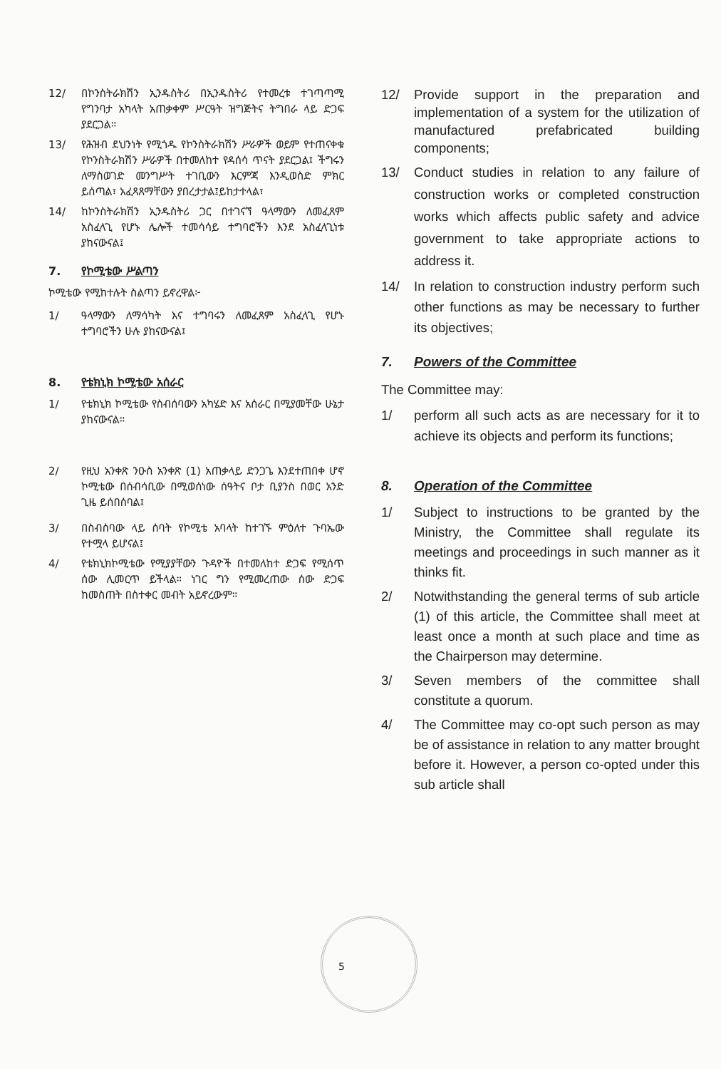12/ በኮንስትራክሽን ኢንዱስትሪ በኢንዱስትሪ የተመረቱ ተገጣጣሚ የግንባታ አካላት አጠቃቀም ሥርዓት ዝግጅትና ትግበራ ላይ ድጋፍ ያደርጋል።
13/ የሕዝብ ደህንነት የሚጎዱ የኮንስትራክሽን ሥራዎች ወይም የተጠናቀቁ የኮንስትራክሽን ሥራዎች በተመለከተ የዳሰሳ ጥናት ያደርጋል፤ ችግሩን ለማስወገድ መንግሥት ተገቢውን እርምጃ እንዲወስድ ምክር ይሰጣል፣ አፈጻጸማቸውን ያበረታታል፤ይከታተላል፣
14/ ከኮንስትራክሽን ኢንዱስትሪ ጋር በተገናኘ ዓላማውን ለመፈጸም አስፈላጊ የሆኑ ሌሎች ተመሳሳይ ተግባሮችን እንደ አስፈላጊነቱ ያከናውናል፤
7. የኮሚቴው ሥልጣን
ኮሚቴው የሚከተሉት ስልጣን ይኖረዋል፦
1/ ዓላማውን ለማሳካት እና ተግባሩን ለመፈጸም አስፈላጊ የሆኑ ተግባሮችን ሁሉ ያከናውናል፤
8. የቴክኒክ ኮሚቴው አሰራር
1/ የቴክኒክ ኮሚቴው የስብሰባውን አካሄድ እና አሰራር በሚያመቸው ሁኔታ ያከናውናል።
2/ የዚህ አንቀጽ ንዑስ አንቀጽ (1) አጠቃላይ ድንጋጌ እንደተጠበቀ ሆኖ ኮሚቴው በሰብሳቢው በሚወሰነው ሰዓትና ቦታ ቢያንስ በወር አንድ ጊዜ ይሰበሰባል፤
3/ በስብሰባው ላይ ሰባት የኮሚቴ አባላት ከተገኙ ምዕለተ ጉባኤው የተሟላ ይሆናል፤
4/ የቴክኒክኮሚቴው የሚያያቸውን ጉዳዮች በተመለከተ ድጋፍ የሚሰጥ ሰው ሊመርጥ ይችላል። ነገር ግን የሚመረጠው ሰው ድጋፍ ከመስጠት በስተቀር መብት አይኖረውም።
12/ Provide support in the preparation and implementation of a system for the utilization of manufactured prefabricated building components;
13/ Conduct studies in relation to any failure of construction works or completed construction works which affects public safety and advice government to take appropriate actions to address it.
14/ In relation to construction industry perform such other functions as may be necessary to further its objectives;
7. Powers of the Committee
The Committee may:
1/ perform all such acts as are necessary for it to achieve its objects and perform its functions;
8. Operation of the Committee
1/ Subject to instructions to be granted by the Ministry, the Committee shall regulate its meetings and proceedings in such manner as it thinks fit.
2/ Notwithstanding the general terms of sub article (1) of this article, the Committee shall meet at least once a month at such place and time as the Chairperson may determine.
3/ Seven members of the committee shall constitute a quorum.
4/ The Committee may co-opt such person as may be of assistance in relation to any matter brought before it. However, a person co-opted under this sub article shall
5